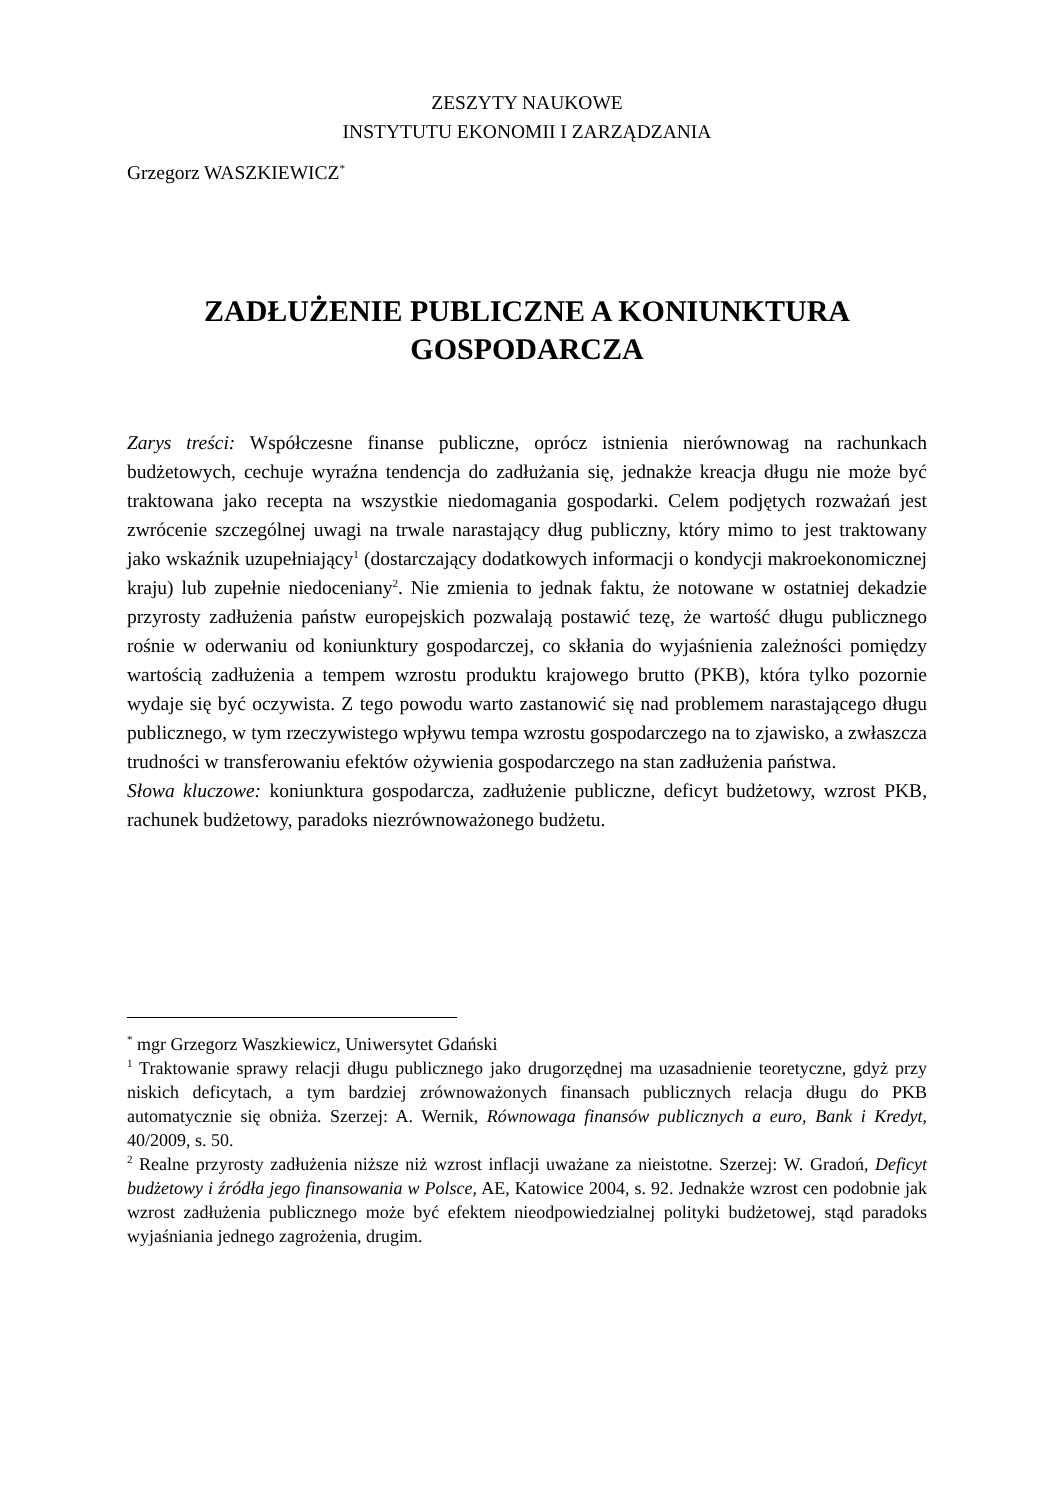ZESZYTY NAUKOWE
INSTYTUTU EKONOMII I ZARZĄDZANIA
Grzegorz WASZKIEWICZ<sup>*</sup>
ZADŁUŻENIE PUBLICZNE A KONIUNKTURA GOSPODARCZA
Zarys treści: Współczesne finanse publiczne, oprócz istnienia nierównowag na rachunkach budżetowych, cechuje wyraźna tendencja do zadłużania się, jednakże kreacja długu nie może być traktowana jako recepta na wszystkie niedomagania gospodarki. Celem podjętych rozważań jest zwrócenie szczególnej uwagi na trwale narastający dług publiczny, który mimo to jest traktowany jako wskaźnik uzupełniający<sup>1</sup> (dostarczający dodatkowych informacji o kondycji makroekonomicznej kraju) lub zupełnie niedoceniany<sup>2</sup>. Nie zmienia to jednak faktu, że notowane w ostatniej dekadzie przyrosty zadłużenia państw europejskich pozwalają postawić tezę, że wartość długu publicznego rośnie w oderwaniu od koniunktury gospodarczej, co skłania do wyjaśnienia zależności pomiędzy wartością zadłużenia a tempem wzrostu produktu krajowego brutto (PKB), która tylko pozornie wydaje się być oczywista. Z tego powodu warto zastanowić się nad problemem narastającego długu publicznego, w tym rzeczywistego wpływu tempa wzrostu gospodarczego na to zjawisko, a zwłaszcza trudności w transferowaniu efektów ożywienia gospodarczego na stan zadłużenia państwa.
Słowa kluczowe: koniunktura gospodarcza, zadłużenie publiczne, deficyt budżetowy, wzrost PKB, rachunek budżetowy, paradoks niezrównoważonego budżetu.
<sup>*</sup> mgr Grzegorz Waszkiewicz, Uniwersytet Gdański
<sup>1</sup> Traktowanie sprawy relacji długu publicznego jako drugorzędnej ma uzasadnienie teoretyczne, gdyż przy niskich deficytach, a tym bardziej zrównoważonych finansach publicznych relacja długu do PKB automatycznie się obniża. Szerzej: A. Wernik, Równowaga finansów publicznych a euro, Bank i Kredyt, 40/2009, s. 50.
<sup>2</sup> Realne przyrosty zadłużenia niższe niż wzrost inflacji uważane za nieistotne. Szerzej: W. Gradoń, Deficyt budżetowy i źródła jego finansowania w Polsce, AE, Katowice 2004, s. 92. Jednakże wzrost cen podobnie jak wzrost zadłużenia publicznego może być efektem nieodpowiedzialnej polityki budżetowej, stąd paradoks wyjaśniania jednego zagrożenia, drugim.